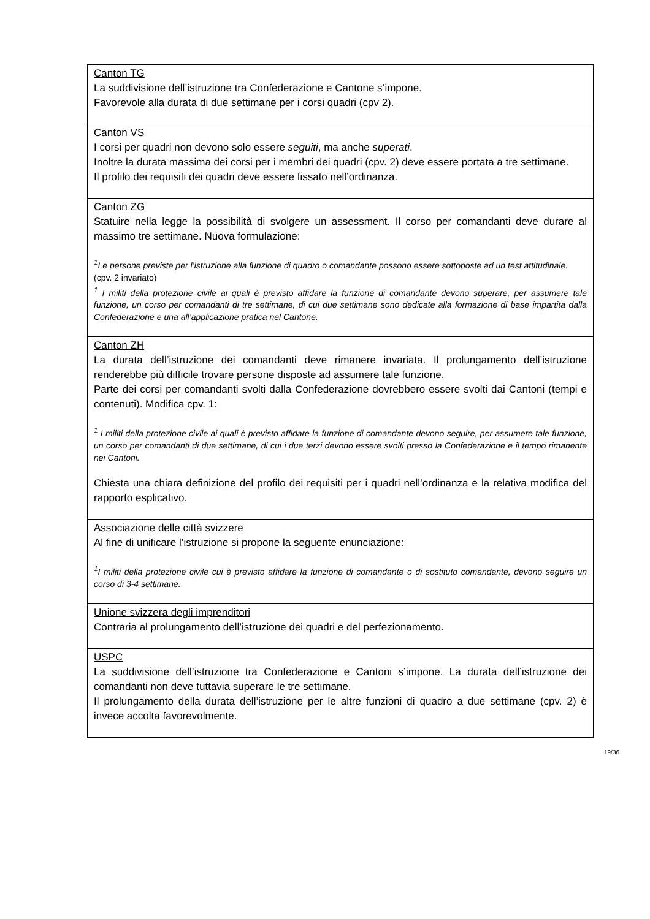| Canton TG La suddivisione dell’istruzione tra Confederazione e Cantone s’impone. Favorevole alla durata di due settimane per i corsi quadri (cpv 2). |
| Canton VS I corsi per quadri non devono solo essere seguiti , ma anche superati . Inoltre la durata massima dei corsi per i membri dei quadri (cpv. 2) deve essere portata a tre settimane. Il profilo dei requisiti dei quadri deve essere fissato nell’ordinanza. |
| Canton ZG Statuire nella legge la possibilità di svolgere un assessment. Il corso per comandanti deve durare al massimo tre settimane. Nuova formulazione: <sup>1</sup> Le persone previste per l’istruzione alla funzione di quadro o comandante possono essere sottoposte ad un test attitudinale. (cpv. 2 invariato) <sup>1</sup> I militi della protezione civile ai quali è previsto affidare la funzione di comandante devono superare, per assumere tale funzione, un corso per comandanti di tre settimane, di cui due settimane sono dedicate alla formazione di base impartita dalla Confederazione e una all’applicazione pratica nel Cantone. |
| Canton ZH La durata dell’istruzione dei comandanti deve rimanere invariata. Il prolungamento dell’istruzione renderebbe più difficile trovare persone disposte ad assumere tale funzione. Parte dei corsi per comandanti svolti dalla Confederazione dovrebbero essere svolti dai Cantoni (tempi e contenuti). Modifica cpv. 1: <sup>1</sup> I militi della protezione civile ai quali è previsto affidare la funzione di comandante devono seguire, per assumere tale funzione, un corso per comandanti di due settimane, di cui i due terzi devono essere svolti presso la Confederazione e il tempo rimanente nei Cantoni. Chiesta una chiara definizione del profilo dei requisiti per i quadri nell’ordinanza e la relativa modifica del rapporto esplicativo. |
| Associazione delle città svizzere Al fine di unificare l’istruzione si propone la seguente enunciazione: <sup>1</sup> I militi della protezione civile cui è previsto affidare la funzione di comandante o di sostituto comandante, devono seguire un corso di 3-4 settimane. |
| Unione svizzera degli imprenditori Contraria al prolungamento dell’istruzione dei quadri e del perfezionamento. |
| USPC La suddivisione dell’istruzione tra Confederazione e Cantoni s’impone. La durata dell’istruzione dei comandanti non deve tuttavia superare le tre settimane. Il prolungamento della durata dell’istruzione per le altre funzioni di quadro a due settimane (cpv. 2) è invece accolta favorevolmente. |
19/36